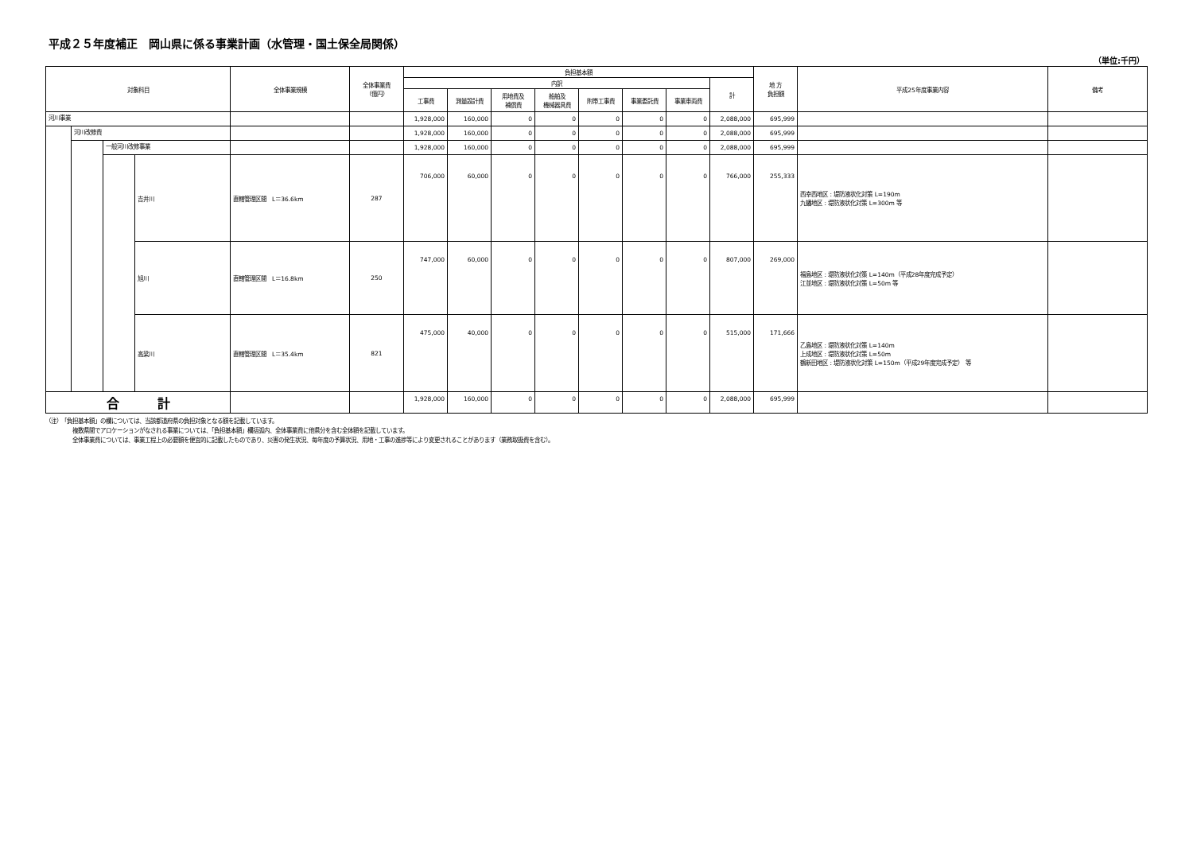平成２５年度補正　岡山県に係る事業計画（水管理・国土保全局関係）
（単位:千円）
| 対象科目 | | | | 全体事業規模 | 全体事業費 （億円） | 負担基本額 | | | | | | | | 地 方 負担額 | 平成25年度事業内容 | 備考 |
| --- | --- | --- | --- | --- | --- | --- | --- | --- | --- | --- | --- | --- | --- | --- | --- | --- |
| | | | | | | 内訳 | | | | | | | 計 | | | |
| | | | | | | 工事費 | 測量設計費 | 用地費及 補償費 | 船舶及 機械器具費 | 附帯工事費 | 事業委託費 | 事業車両費 | | | | |
| 河川事業 | | | | | | 1,928,000 | 160,000 | 0 | 0 | 0 | 0 | 0 | 2,088,000 | 695,999 | | |
| | 河川改修費 | | | | | 1,928,000 | 160,000 | 0 | 0 | 0 | 0 | 0 | 2,088,000 | 695,999 | | |
| | | 一般河川改修事業 | | | | 1,928,000 | 160,000 | 0 | 0 | 0 | 0 | 0 | 2,088,000 | 695,999 | | |
| | | | 吉井川 | 直轄管理区間 L＝36.6km | 287 | 706,000 | 60,000 | 0 | 0 | 0 | 0 | 0 | 766,000 | 255,333 | 西幸西地区 : 堤防液状化対策 L=190m 九蟠地区 : 堤防液状化対策 L=300m 等 | |
| | | | 旭川 | 直轄管理区間 L＝16.8km | 250 | 747,000 | 60,000 | 0 | 0 | 0 | 0 | 0 | 807,000 | 269,000 | 福島地区 : 堤防液状化対策 L=140m（平成28年度完成予定） 江並地区 : 堤防液状化対策 L=50m 等 | |
| | | | 高梁川 | 直轄管理区間 L＝35.4km | 821 | 475,000 | 40,000 | 0 | 0 | 0 | 0 | 0 | 515,000 | 171,666 | 乙島地区 : 堤防液状化対策 L=140m 上成地区 : 堤防液状化対策 L=50m 鶴新田地区 : 堤防液状化対策 L=150m（平成29年度完成予定） 等 | |
| 合 計 | | | | | | 1,928,000 | 160,000 | 0 | 0 | 0 | 0 | 0 | 2,088,000 | 695,999 | | |
（注）　「負担基本額」の欄については、当該都道府県の負担対象となる額を記載しています。
複数県間でアロケーションがなされる事業については、「負担基本額」欄括弧内、全体事業費に他県分を含む全体額を記載しています。
全体事業費については、事業工程上の必要額を便宜的に記載したものであり、災害の発生状況、毎年度の予算状況、用地・工事の進捗等により変更されることがあります（業務取扱費を含む）。